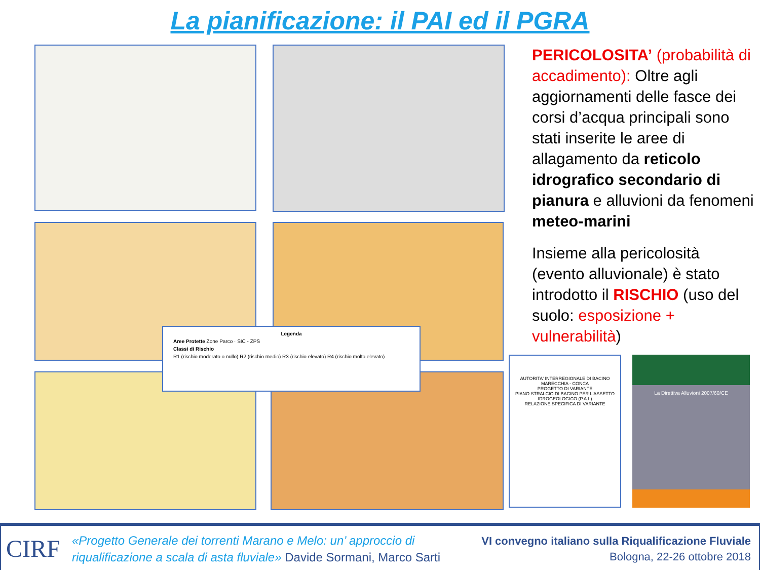La pianificazione: il PAI ed il PGRA
Legenda
Aree Protette Zone Parco · SIC - ZPS
Classi di Rischio
R1 (rischio moderato o nullo) R2 (rischio medio) R3 (rischio elevato) R4 (rischio molto elevato)
AUTORITA' INTERREGIONALE DI BACINO MARECCHIA - CONCA
PROGETTO DI VARIANTE
PIANO STRALCIO DI BACINO PER L'ASSETTO IDROGEOLOGICO (P.A.I.)
RELAZIONE SPECIFICA DI VARIANTE
La Direttiva Alluvioni 2007/60/CE
PERICOLOSITA’ (probabilità di accadimento): Oltre agli aggiornamenti delle fasce dei corsi d’acqua principali sono stati inserite le aree di allagamento da reticolo idrografico secondario di pianura e alluvioni da fenomeni meteo-marini
Insieme alla pericolosità (evento alluvionale) è stato introdotto il RISCHIO (uso del suolo: esposizione + vulnerabilità)
CIRF
«Progetto Generale dei torrenti Marano e Melo: un’ approccio di
riqualificazione a scala di asta fluviale» Davide Sormani, Marco Sarti
VI convegno italiano sulla Riqualificazione Fluviale
Bologna, 22-26 ottobre 2018